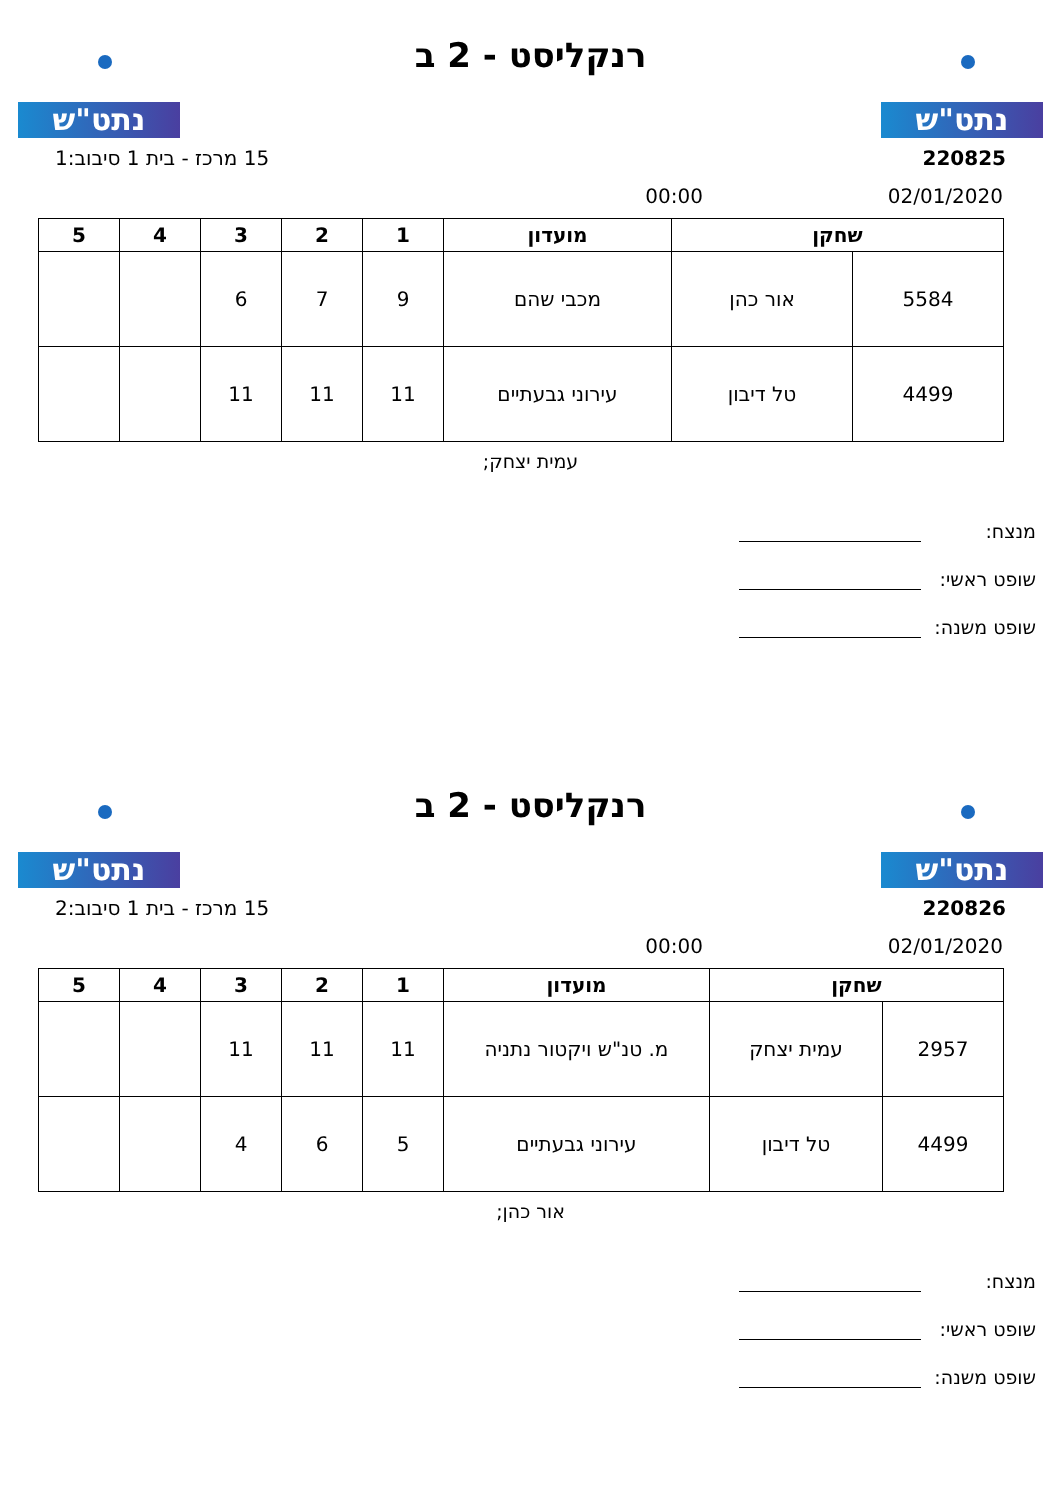נתט"ש
רנקליסט - 2 ב
נתט"ש
220825 15 מרכז - בית 1 סיבוב:1
02/01/2020 00:00
| שחקן | | מועדון | 1 | 2 | 3 | 4 | 5 |
| --- | --- | --- | --- | --- | --- | --- | --- |
| 5584 | אור כהן | מכבי שהם | 9 | 7 | 6 | | |
| 4499 | טל דיבון | עירוני גבעתיים | 11 | 11 | 11 | | |
עמית יצחק;
מנצח:
שופט ראשי:
שופט משנה:
נתט"ש
רנקליסט - 2 ב
נתט"ש
220826 15 מרכז - בית 1 סיבוב:2
02/01/2020 00:00
| שחקן | | מועדון | 1 | 2 | 3 | 4 | 5 |
| --- | --- | --- | --- | --- | --- | --- | --- |
| 2957 | עמית יצחק | מ. טנ"ש ויקטור נתניה | 11 | 11 | 11 | | |
| 4499 | טל דיבון | עירוני גבעתיים | 5 | 6 | 4 | | |
אור כהן;
מנצח:
שופט ראשי:
שופט משנה: